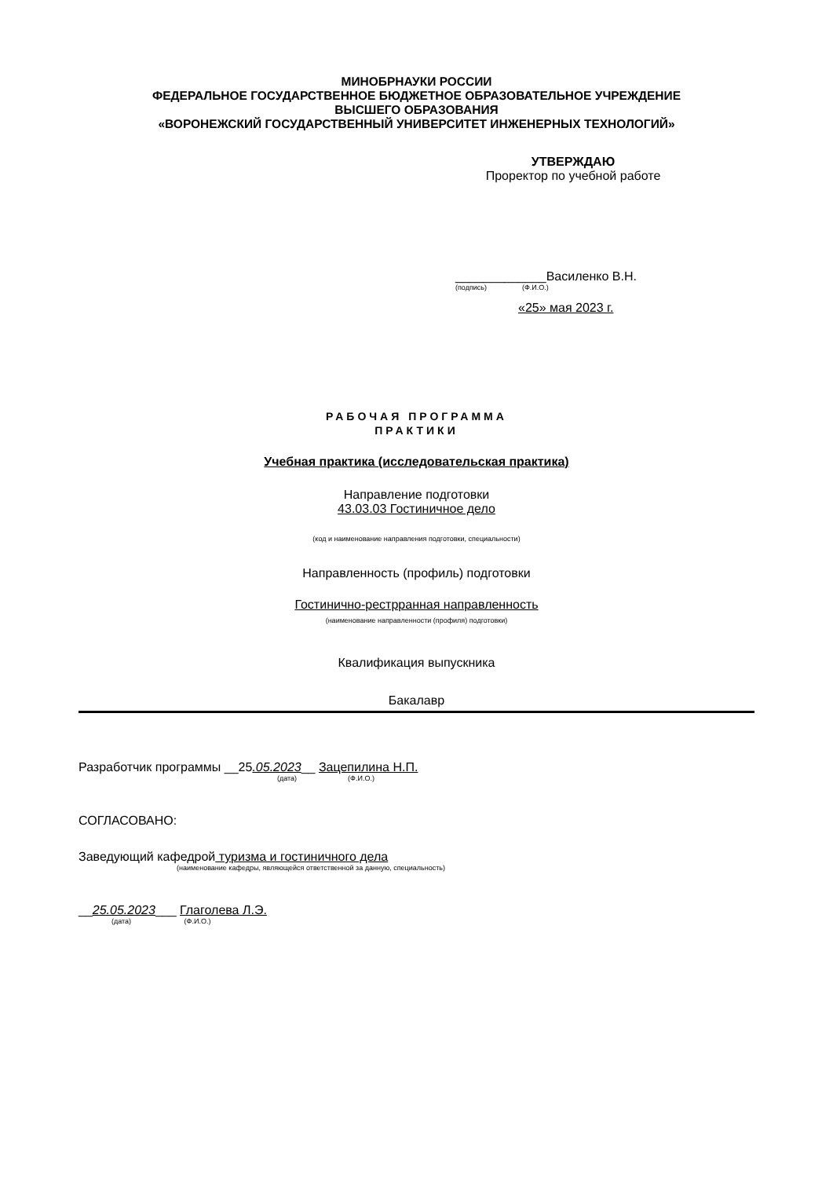МИНОБРНАУКИ РОССИИ
ФЕДЕРАЛЬНОЕ ГОСУДАРСТВЕННОЕ БЮДЖЕТНОЕ ОБРАЗОВАТЕЛЬНОЕ УЧРЕЖДЕНИЕ
ВЫСШЕГО ОБРАЗОВАНИЯ
«ВОРОНЕЖСКИЙ ГОСУДАРСТВЕННЫЙ УНИВЕРСИТЕТ ИНЖЕНЕРНЫХ ТЕХНОЛОГИЙ»
УТВЕРЖДАЮ
Проректор по учебной работе
_____________Василенко В.Н.
(подпись) (Ф.И.О.)
«25» мая 2023 г.
РАБОЧАЯ ПРОГРАММА
ПРАКТИКИ
Учебная практика (исследовательская практика)
Направление подготовки
43.03.03 Гостиничное дело
(код и наименование направления подготовки, специальности)
Направленность (профиль) подготовки
Гостинично-рестрранная направленность
(наименование направленности (профиля) подготовки)
Квалификация выпускника
Бакалавр
Разработчик программы __25.05.2023__ Зацепилина Н.П.
(дата) (Ф.И.О.)
СОГЛАСОВАНО:
Заведующий кафедрой туризма и гостиничного дела
(наименование кафедры, являющейся ответственной за данную, специальность)
__25.05.2023___ Глаголева Л.Э.
(дата) (Ф.И.О.)